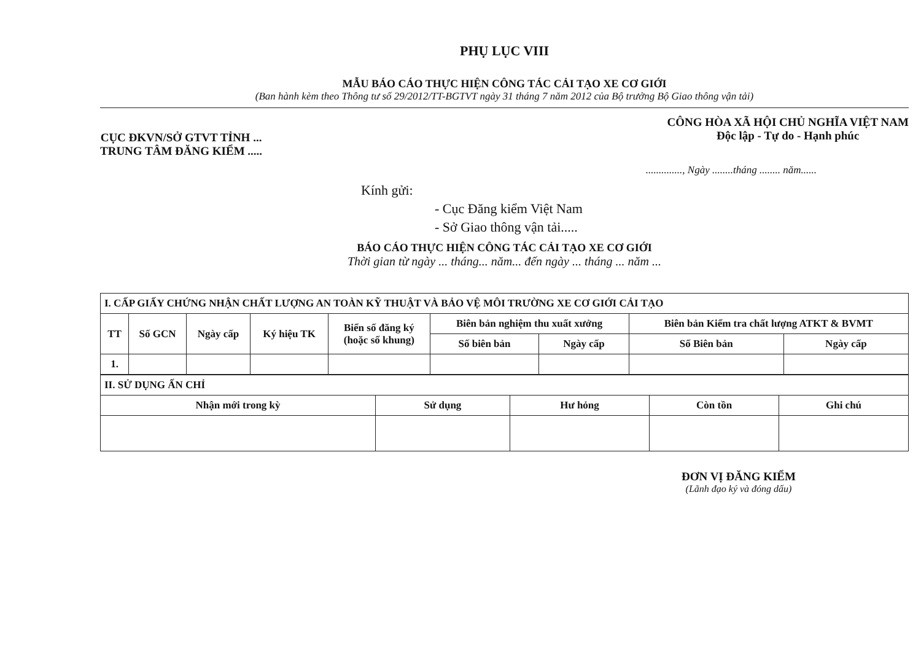PHỤ LỤC VIII
MẪU BÁO CÁO THỰC HIỆN CÔNG TÁC CẢI TẠO XE CƠ GIỚI
(Ban hành kèm theo Thông tư số 29/2012/TT-BGTVT ngày 31 tháng 7 năm 2012 của Bộ trưởng Bộ Giao thông vận tải)
CỤC ĐKVN/SỞ GTVT TỈNH ...
TRUNG TÂM ĐĂNG KIỂM .....
CÔNG HÒA XÃ HỘI CHỦ NGHĨA VIỆT NAM
Độc lập - Tự do - Hạnh phúc
.............., Ngày ........tháng ........ năm......
Kính gửi:
- Cục Đăng kiểm Việt Nam
- Sở Giao thông vận tải.....
BÁO CÁO THỰC HIỆN CÔNG TÁC CẢI TẠO XE CƠ GIỚI
Thời gian từ ngày ... tháng... năm... đến ngày ... tháng ... năm ...
| I. CẤP GIẤY CHỨNG NHẬN CHẤT LƯỢNG AN TOÀN KỸ THUẬT VÀ BẢO VỆ MÔI TRƯỜNG XE CƠ GIỚI CẢI TẠO | | | | | | | | |
| TT | Số GCN | Ngày cấp | Ký hiệu TK | Biển số đăng ký (hoặc số khung) | Biên bản nghiệm thu xuất xưởng | | Biên bản Kiểm tra chất lượng ATKT & BVMT | |
| | | | | | Số biên bản | Ngày cấp | Số Biên bản | Ngày cấp |
| 1. | | | | | | | | |
| II. SỬ DỤNG ẤN CHỈ | | | | |
| Nhận mới trong kỳ | Sử dụng | Hư hỏng | Còn tồn | Ghi chú |
ĐƠN VỊ ĐĂNG KIỂM
(Lãnh đạo ký và đóng dấu)